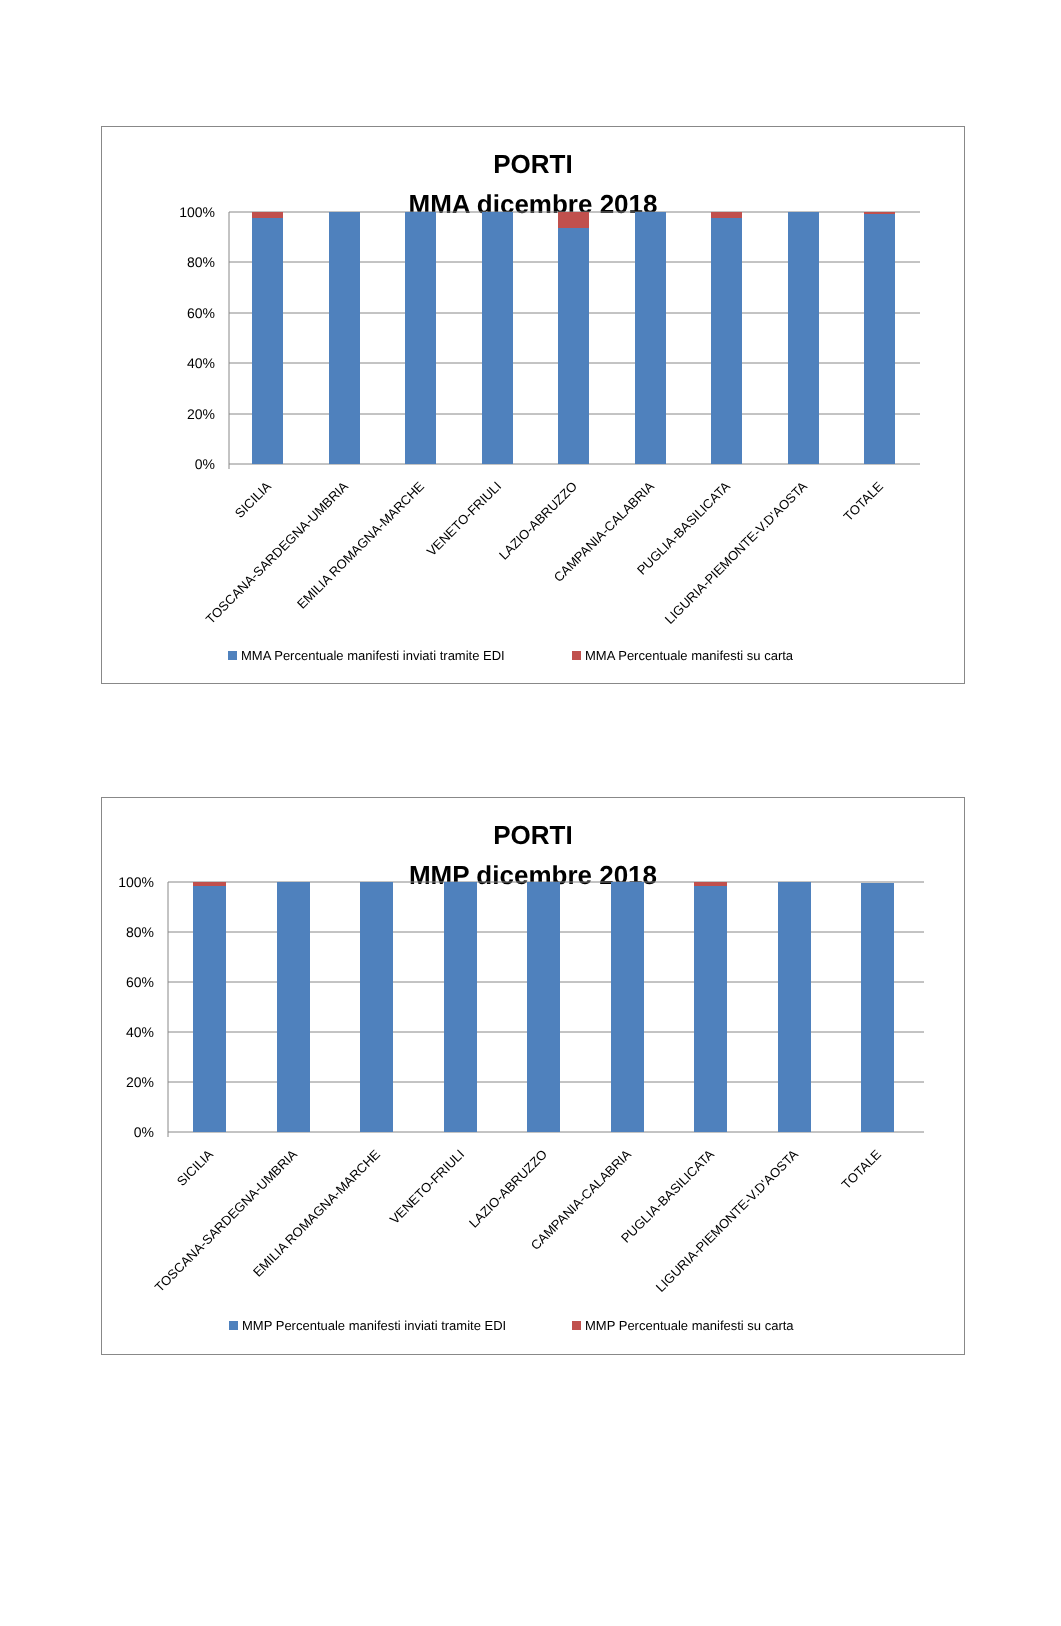PORTI
MMA dicembre 2018
100%
80%
60%
40%
20%
0%
SICILIA
TOSCANA-SARDEGNA-UMBRIA
EMILIA ROMAGNA-MARCHE
VENETO-FRIULI
LAZIO-ABRUZZO
CAMPANIA-CALABRIA
PUGLIA-BASILICATA
LIGURIA-PIEMONTE-V.D'AOSTA
TOTALE
MMA Percentuale manifesti inviati tramite EDI
MMA Percentuale manifesti su carta
PORTI
MMP dicembre 2018
100%
80%
60%
40%
20%
0%
SICILIA
TOSCANA-SARDEGNA-UMBRIA
EMILIA ROMAGNA-MARCHE
VENETO-FRIULI
LAZIO-ABRUZZO
CAMPANIA-CALABRIA
PUGLIA-BASILICATA
LIGURIA-PIEMONTE-V.D'AOSTA
TOTALE
MMP Percentuale manifesti inviati tramite EDI
MMP Percentuale manifesti su carta